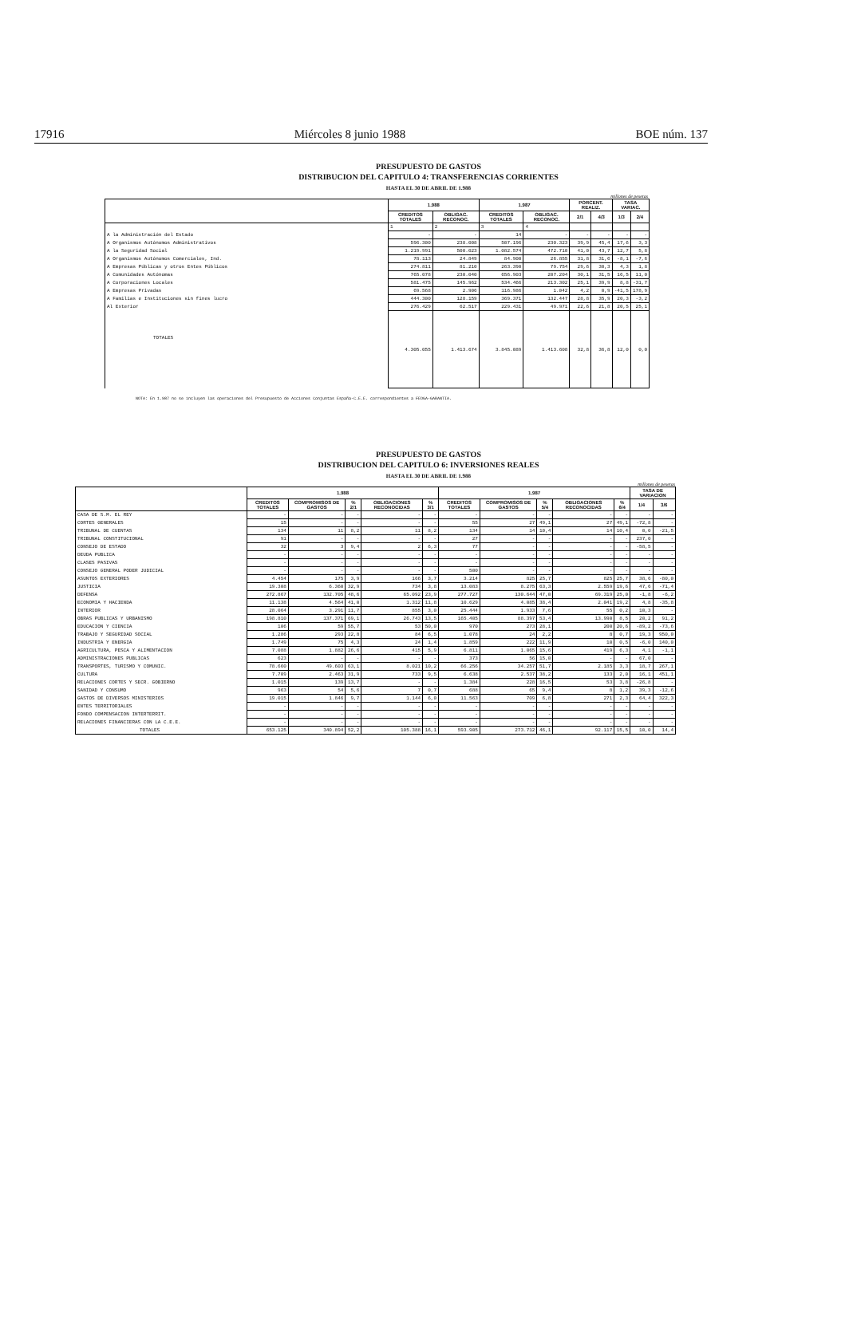17916 Miércoles 8 junio 1988 BOE núm. 137
PRESUPUESTO DE GASTOS
DISTRIBUCION DEL CAPITULO 4: TRANSFERENCIAS CORRIENTES
HASTA EL 30 DE ABRIL DE 1.988
millones de pesetas
| | 1.988 | | 1.987 | | PORCENT. REALIZ. | | TASA VARIAC. | |
| --- | --- | --- | --- | --- | --- | --- | --- | --- |
| | CREDITOS TOTALES | OBLIGAC. RECONOC. | CREDITOS TOTALES | OBLIGAC. RECONOC. | 2/1 | 4/3 | 1/3 | 2/4 |
| | 1 | 2 | 3 | 4 | | | | |
| A la Administración del Estado | - | - | 14 | - | - | - | - | - |
| A Organismos Autónomos Administrativos | 596.300 | 238.008 | 507.196 | 230.323 | 39,9 | 45,4 | 17,6 | 3,3 |
| A la Seguridad Social | 1.219.991 | 500.023 | 1.082.574 | 472.710 | 41,0 | 43,7 | 12,7 | 5,8 |
| A Organismos Autónomos Comerciales, Ind. | 78.113 | 24.849 | 84.900 | 26.855 | 31,8 | 31,6 | -8,1 | -7,6 |
| A Empresas Públicas y otros Entes Públicos | 274.811 | 81.210 | 263.390 | 79.754 | 29,6 | 30,3 | 4,3 | 1,8 |
| A Comunidades Autónomas | 765.078 | 230.040 | 656.903 | 207.204 | 30,1 | 31,5 | 16,5 | 11,0 |
| A Corporaciones Locales | 581.475 | 145.962 | 534.466 | 213.302 | 25,1 | 39,9 | 8,8 | -31,7 |
| A Empresas Privadas | 69.568 | 2.906 | 116.986 | 1.042 | 4,2 | 0,9 | -41,5 | 178,9 |
| A Familias e Instituciones sin fines lucro | 444.300 | 128.159 | 369.371 | 132.447 | 28,8 | 35,9 | 20,3 | -3,2 |
| Al Exterior | 276.429 | 62.517 | 229.431 | 49.971 | 22,6 | 21,8 | 20,5 | 25,1 |
| TOTALES | 4.305.055 | 1.413.674 | 3.845.089 | 1.413.608 | 32,8 | 36,8 | 12,0 | 0,0 |
NOTA: En 1.987 no se incluyen las operaciones del Presupuesto de Acciones Conjuntas España-C.E.E. correspondientes a FEOGA-GARANTIA.
PRESUPUESTO DE GASTOS
DISTRIBUCION DEL CAPITULO 6: INVERSIONES REALES
HASTA EL 30 DE ABRIL DE 1.988
millones de pesetas
| | 1.988 | | | | | 1.987 | | | | | TASA DE VARIACION | |
| --- | --- | --- | --- | --- | --- | --- | --- | --- | --- | --- | --- | --- |
| | CREDITOS TOTALES | COMPROMISOS DE GASTOS | % 2/1 | OBLIGACIONES RECONOCIDAS | % 3/1 | CREDITOS TOTALES | COMPROMISOS DE GASTOS | % 5/4 | OBLIGACIONES RECONOCIDAS | % 6/4 | 1/4 | 3/6 |
| CASA DE S.M. EL REY | - | - | - | - | - | - | - | - | - | - | - | - |
| CORTES GENERALES | 15 | - | - | - | - | 55 | 27 | 49,1 | 27 | 49,1 | -72,8 | - |
| TRIBUNAL DE CUENTAS | 134 | 11 | 8,2 | 11 | 8,2 | 134 | 14 | 10,4 | 14 | 10,4 | 0,0 | -21,5 |
| TRIBUNAL CONSTITUCIONAL | 91 | - | - | - | - | 27 | - | - | - | - | 237,0 | - |
| CONSEJO DE ESTADO | 32 | 3 | 9,4 | 2 | 6,3 | 77 | - | - | - | - | -58,5 | - |
| DEUDA PUBLICA | - | - | - | - | - | - | - | - | - | - | - | - |
| CLASES PASIVAS | - | - | - | - | - | - | - | - | - | - | - | - |
| CONSEJO GENERAL PODER JUDICIAL | - | - | - | - | - | 500 | - | - | - | - | - | - |
| ASUNTOS EXTERIORES | 4.454 | 175 | 3,9 | 166 | 3,7 | 3.214 | 825 | 25,7 | 825 | 25,7 | 38,6 | -80,0 |
| JUSTICIA | 19.308 | 6.360 | 32,9 | 734 | 3,8 | 13.083 | 8.275 | 63,3 | 2.559 | 19,6 | 47,6 | -71,4 |
| DEFENSA | 272.867 | 132.705 | 48,6 | 65.092 | 23,9 | 277.727 | 130.644 | 47,0 | 69.319 | 25,0 | -1,8 | -6,2 |
| ECONOMIA Y HACIENDA | 11.138 | 4.564 | 41,0 | 1.312 | 11,8 | 10.629 | 4.085 | 38,4 | 2.041 | 19,2 | 4,8 | -35,8 |
| INTERIOR | 28.064 | 3.291 | 11,7 | 855 | 3,0 | 25.444 | 1.933 | 7,6 | 55 | 0,2 | 10,3 | - |
| OBRAS PUBLICAS Y URBANISMO | 198.810 | 137.371 | 69,1 | 26.743 | 13,5 | 165.405 | 88.397 | 53,4 | 13.990 | 8,5 | 20,2 | 91,2 |
| EDUCACION Y CIENCIA | 106 | 59 | 55,7 | 53 | 50,0 | 970 | 273 | 28,1 | 200 | 20,6 | -89,2 | -73,6 |
| TRABAJO Y SEGURIDAD SOCIAL | 1.286 | 293 | 22,8 | 84 | 6,5 | 1.078 | 24 | 2,2 | 8 | 0,7 | 19,3 | 950,0 |
| INDUSTRIA Y ENERGIA | 1.749 | 75 | 4,3 | 24 | 1,4 | 1.859 | 222 | 11,9 | 10 | 0,5 | -6,0 | 140,0 |
| AGRICULTURA, PESCA Y ALIMENTACION | 7.088 | 1.882 | 26,6 | 415 | 5,9 | 6.811 | 1.065 | 15,6 | 419 | 6,3 | 4,1 | -1,1 |
| ADMINISTRACIONES PUBLICAS | 623 | - | - | - | - | 373 | 56 | 15,0 | - | - | 67,0 | - |
| TRANSPORTES, TURISMO Y COMUNIC. | 78.660 | 49.603 | 63,1 | 8.021 | 10,2 | 66.256 | 34.257 | 51,7 | 2.185 | 3,3 | 18,7 | 267,1 |
| CULTURA | 7.709 | 2.463 | 31,9 | 733 | 9,5 | 6.638 | 2.537 | 38,2 | 133 | 2,0 | 16,1 | 451,1 |
| RELACIONES CORTES Y SECR. GOBIERNO | 1.015 | 139 | 13,7 | - | - | 1.384 | 228 | 16,5 | 53 | 3,8 | -26,8 | - |
| SANIDAD Y CONSUMO | 963 | 54 | 5,6 | 7 | 0,7 | 688 | 65 | 9,4 | 8 | 1,2 | 39,3 | -12,6 |
| GASTOS DE DIVERSOS MINISTERIOS | 19.015 | 1.846 | 9,7 | 1.144 | 6,0 | 11.563 | 709 | 6,8 | 271 | 2,3 | 64,4 | 322,3 |
| ENTES TERRITORIALES | - | - | - | - | - | - | - | - | - | - | - | - |
| FONDO COMPENSACION INTERTERRIT. | - | - | - | - | - | - | - | - | - | - | - | - |
| RELACIONES FINANCIERAS CON LA C.E.E. | - | - | - | - | - | - | - | - | - | - | - | - |
| TOTALES | 653.125 | 340.894 | 52,2 | 105.388 | 16,1 | 593.905 | 273.712 | 46,1 | 92.117 | 15,5 | 10,0 | 14,4 |